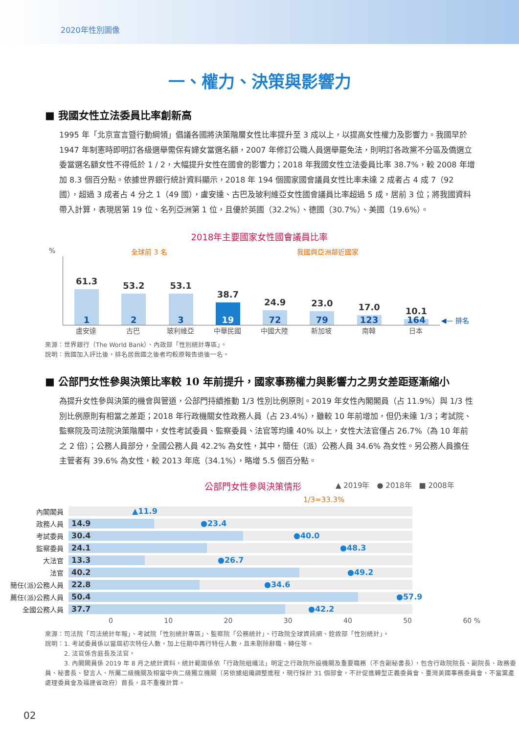2020年性別圖像
一、權力、決策與影響力
■ 我國女性立法委員比率創新高
1995 年「北京宣言暨行動綱領」倡議各國將決策階層女性比率提升至 3 成以上，以提高女性權力及影響力。我國早於 1947 年制憲時即明訂各級選舉需保有婦女當選名額，2007 年修訂公職人員選舉罷免法，則明訂各政黨不分區及僑選立委當選名額女性不得低於 1 / 2，大幅提升女性在國會的影響力；2018 年我國女性立法委員比率 38.7%，較 2008 年增加 8.3 個百分點。依據世界銀行統計資料顯示，2018 年 194 個國家國會議員女性比率未達 2 成者占 4 成 7（92 國），超過 3 成者占 4 分之 1（49 國），盧安達、古巴及玻利維亞女性國會議員比率超過 5 成，居前 3 位；將我國資料帶入計算，表現居第 19 位、名列亞洲第 1 位，且優於英國（32.2%）、德國（30.7%）、美國（19.6%）。
2018年主要國家女性國會議員比率
% 全球前 3 名 我國與亞洲鄰近國家
61.3
1
53.2
2
53.1
3
38.7
19
24.9
72
23.0
79
17.0
123
10.1
164
◀— 排名
盧安達 古巴 玻利維亞 中華民國 中國大陸 新加坡 南韓 日本
來源：世界銀行（The World Bank）、內政部「性別統計專區」。
說明：我國加入評比後，排名居我國之後者均較原報告退後一名。
■ 公部門女性參與決策比率較 10 年前提升，國家事務權力與影響力之男女差距逐漸縮小
為提升女性參與決策的機會與管道，公部門持續推動 1/3 性別比例原則。2019 年女性內閣閣員（占 11.9%）與 1/3 性別比例原則有相當之差距；2018 年行政機關女性政務人員（占 23.4%），雖較 10 年前增加，但仍未達 1/3；考試院、監察院及司法院決策階層中，女性考試委員、監察委員、法官等均達 40% 以上，女性大法官僅占 26.7%（為 10 年前之 2 倍）；公務人員部分，全國公務人員 42.2% 為女性，其中，簡任（派）公務人員 34.6% 為女性。另公務人員擔任主管者有 39.6% 為女性，較 2013 年底（34.1%），略增 5.5 個百分點。
公部門女性參與決策情形 ▲ 2019年　● 2018年　■ 2008年
1/3=33.3%
內閣閣員
▲11.9
政務人員
14.9 ●23.4
考試委員
30.4 ●40.0
監察委員
24.1 ●48.3
大法官
13.3 ●26.7
法官
40.2 ●49.2
簡任(派)公務人員
22.8 ●34.6
薦任(派)公務人員
50.4 ●57.9
全國公務人員
37.7 ●42.2
0 10 20 30 40 50 60 %
來源：司法院「司法統計年報」、考試院「性別統計專區」、監察院「公務統計」、行政院全球資訊網、銓敘部「性別統計」。
說明：1. 考試委員係以當屆初次特任人數，加上任期中再行特任人數，且未剔除辭職、轉任等。
　　　2. 法官係含庭長及法官。
　　　3. 內閣閣員係 2019 年 8 月之統計資料，統計範圍係依「行政院組織法」明定之行政院所設機關及重要職務（不含副秘書長），包含行政院院長、副院長、政務委員、秘書長、發言人、所屬二級機關及相當中央二級獨立機關（另依據組織調整進程，現行採計 31 個部會，不計促進轉型正義委員會、臺灣美國事務委員會、不當黨產處理委員會及福建省政府）首長，且不重複計算。
02